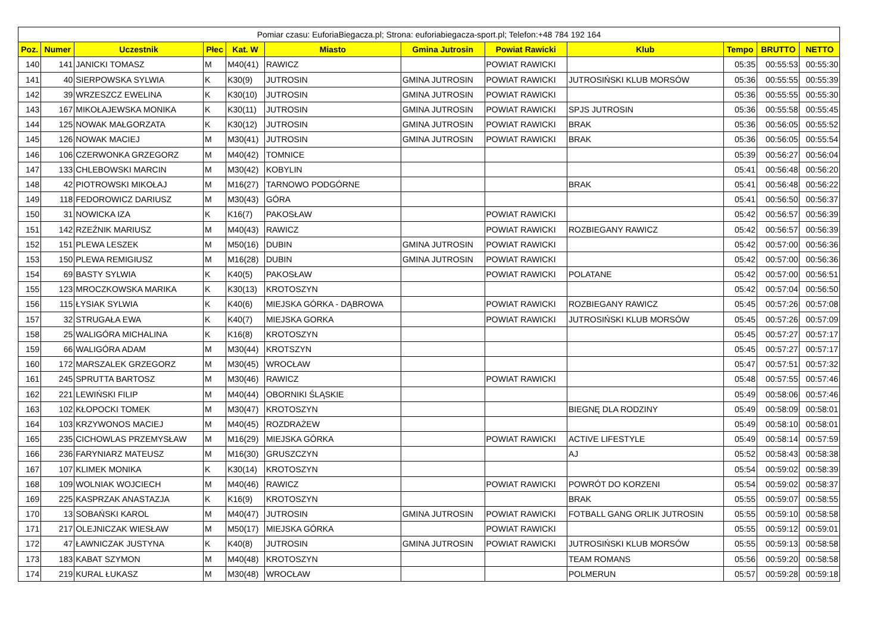| Pomiar czasu: EuforiaBiegacza.pl; Strona: euforiabiegacza-sport.pl; Telefon:+48 784 192 164 | | | | | | | | | | | |
| --- | --- | --- | --- | --- | --- | --- | --- | --- | --- | --- | --- |
| Poz. | Numer | Uczestnik | Płec | Kat. W | Miasto | Gmina Jutrosin | Powiat Rawicki | Klub | Tempo | BRUTTO | NETTO |
| 140 | 141 | JANICKI TOMASZ | M | M40(41) | RAWICZ | | POWIAT RAWICKI | | 05:35 | 00:55:53 | 00:55:30 |
| 141 | 40 | SIERPOWSKA SYLWIA | K | K30(9) | JUTROSIN | GMINA JUTROSIN | POWIAT RAWICKI | JUTROSIŃSKI KLUB MORSÓW | 05:36 | 00:55:55 | 00:55:39 |
| 142 | 39 | WRZESZCZ EWELINA | K | K30(10) | JUTROSIN | GMINA JUTROSIN | POWIAT RAWICKI | | 05:36 | 00:55:55 | 00:55:30 |
| 143 | 167 | MIKOŁAJEWSKA MONIKA | K | K30(11) | JUTROSIN | GMINA JUTROSIN | POWIAT RAWICKI | SPJS JUTROSIN | 05:36 | 00:55:58 | 00:55:45 |
| 144 | 125 | NOWAK MAŁGORZATA | K | K30(12) | JUTROSIN | GMINA JUTROSIN | POWIAT RAWICKI | BRAK | 05:36 | 00:56:05 | 00:55:52 |
| 145 | 126 | NOWAK MACIEJ | M | M30(41) | JUTROSIN | GMINA JUTROSIN | POWIAT RAWICKI | BRAK | 05:36 | 00:56:05 | 00:55:54 |
| 146 | 106 | CZERWONKA GRZEGORZ | M | M40(42) | TOMNICE | | | | 05:39 | 00:56:27 | 00:56:04 |
| 147 | 133 | CHLEBOWSKI MARCIN | M | M30(42) | KOBYLIN | | | | 05:41 | 00:56:48 | 00:56:20 |
| 148 | 42 | PIOTROWSKI MIKOŁAJ | M | M16(27) | TARNOWO PODGÓRNE | | | BRAK | 05:41 | 00:56:48 | 00:56:22 |
| 149 | 118 | FEDOROWICZ DARIUSZ | M | M30(43) | GÓRA | | | | 05:41 | 00:56:50 | 00:56:37 |
| 150 | 31 | NOWICKA IZA | K | K16(7) | PAKOSŁAW | | POWIAT RAWICKI | | 05:42 | 00:56:57 | 00:56:39 |
| 151 | 142 | RZEŹNIK MARIUSZ | M | M40(43) | RAWICZ | | POWIAT RAWICKI | ROZBIEGANY RAWICZ | 05:42 | 00:56:57 | 00:56:39 |
| 152 | 151 | PLEWA LESZEK | M | M50(16) | DUBIN | GMINA JUTROSIN | POWIAT RAWICKI | | 05:42 | 00:57:00 | 00:56:36 |
| 153 | 150 | PLEWA REMIGIUSZ | M | M16(28) | DUBIN | GMINA JUTROSIN | POWIAT RAWICKI | | 05:42 | 00:57:00 | 00:56:36 |
| 154 | 69 | BASTY SYLWIA | K | K40(5) | PAKOSŁAW | | POWIAT RAWICKI | POLATANE | 05:42 | 00:57:00 | 00:56:51 |
| 155 | 123 | MROCZKOWSKA MARIKA | K | K30(13) | KROTOSZYN | | | | 05:42 | 00:57:04 | 00:56:50 |
| 156 | 115 | ŁYSIAK SYLWIA | K | K40(6) | MIEJSKA GÓRKA - DĄBROWA | | POWIAT RAWICKI | ROZBIEGANY RAWICZ | 05:45 | 00:57:26 | 00:57:08 |
| 157 | 32 | STRUGAŁA EWA | K | K40(7) | MIEJSKA GORKA | | POWIAT RAWICKI | JUTROSIŃSKI KLUB MORSÓW | 05:45 | 00:57:26 | 00:57:09 |
| 158 | 25 | WALIGÓRA MICHALINA | K | K16(8) | KROTOSZYN | | | | 05:45 | 00:57:27 | 00:57:17 |
| 159 | 66 | WALIGÓRA ADAM | M | M30(44) | KROTSZYN | | | | 05:45 | 00:57:27 | 00:57:17 |
| 160 | 172 | MARSZALEK GRZEGORZ | M | M30(45) | WROCŁAW | | | | 05:47 | 00:57:51 | 00:57:32 |
| 161 | 245 | SPRUTTA BARTOSZ | M | M30(46) | RAWICZ | | POWIAT RAWICKI | | 05:48 | 00:57:55 | 00:57:46 |
| 162 | 221 | LEWIŃSKI FILIP | M | M40(44) | OBORNIKI ŚLĄSKIE | | | | 05:49 | 00:58:06 | 00:57:46 |
| 163 | 102 | KŁOPOCKI TOMEK | M | M30(47) | KROTOSZYN | | | BIEGNĘ DLA RODZINY | 05:49 | 00:58:09 | 00:58:01 |
| 164 | 103 | KRZYWONOS MACIEJ | M | M40(45) | ROZDRAŻEW | | | | 05:49 | 00:58:10 | 00:58:01 |
| 165 | 235 | CICHOWLAS PRZEMYSŁAW | M | M16(29) | MIEJSKA GÓRKA | | POWIAT RAWICKI | ACTIVE LIFESTYLE | 05:49 | 00:58:14 | 00:57:59 |
| 166 | 236 | FARYNIARZ MATEUSZ | M | M16(30) | GRUSZCZYN | | | AJ | 05:52 | 00:58:43 | 00:58:38 |
| 167 | 107 | KLIMEK MONIKA | K | K30(14) | KROTOSZYN | | | | 05:54 | 00:59:02 | 00:58:39 |
| 168 | 109 | WOLNIAK WOJCIECH | M | M40(46) | RAWICZ | | POWIAT RAWICKI | POWRÓT DO KORZENI | 05:54 | 00:59:02 | 00:58:37 |
| 169 | 225 | KASPRZAK ANASTAZJA | K | K16(9) | KROTOSZYN | | | BRAK | 05:55 | 00:59:07 | 00:58:55 |
| 170 | 13 | SOBAŃSKI KAROL | M | M40(47) | JUTROSIN | GMINA JUTROSIN | POWIAT RAWICKI | FOTBALL GANG ORLIK JUTROSIN | 05:55 | 00:59:10 | 00:58:58 |
| 171 | 217 | OLEJNICZAK WIESŁAW | M | M50(17) | MIEJSKA GÓRKA | | POWIAT RAWICKI | | 05:55 | 00:59:12 | 00:59:01 |
| 172 | 47 | ŁAWNICZAK JUSTYNA | K | K40(8) | JUTROSIN | GMINA JUTROSIN | POWIAT RAWICKI | JUTROSIŃSKI KLUB MORSÓW | 05:55 | 00:59:13 | 00:58:58 |
| 173 | 183 | KABAT SZYMON | M | M40(48) | KROTOSZYN | | | TEAM ROMANS | 05:56 | 00:59:20 | 00:58:58 |
| 174 | 219 | KURAL ŁUKASZ | M | M30(48) | WROCŁAW | | | POLMERUN | 05:57 | 00:59:28 | 00:59:18 |